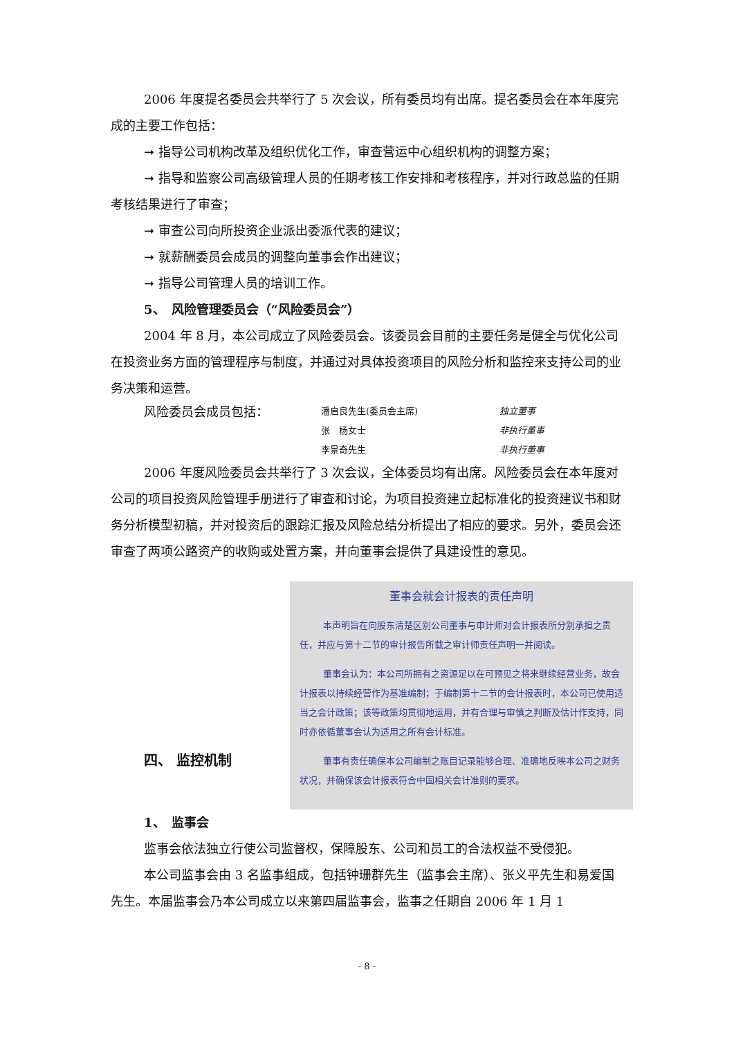2006 年度提名委员会共举行了 5 次会议，所有委员均有出席。提名委员会在本年度完成的主要工作包括：
➞ 指导公司机构改革及组织优化工作，审查营运中心组织机构的调整方案；
➞ 指导和监察公司高级管理人员的任期考核工作安排和考核程序，并对行政总监的任期考核结果进行了审查；
➞ 审查公司向所投资企业派出委派代表的建议；
➞ 就薪酬委员会成员的调整向董事会作出建议；
➞ 指导公司管理人员的培训工作。
5、　风险管理委员会（“风险委员会”）
2004 年 8 月，本公司成立了风险委员会。该委员会目前的主要任务是健全与优化公司在投资业务方面的管理程序与制度，并通过对具体投资项目的风险分析和监控来支持公司的业务决策和运营。
风险委员会成员包括：
潘启良先生(委员会主席) 独立董事
张　杨女士 非执行董事
李景奇先生 非执行董事
2006 年度风险委员会共举行了 3 次会议，全体委员均有出席。风险委员会在本年度对公司的项目投资风险管理手册进行了审查和讨论，为项目投资建立起标准化的投资建议书和财务分析模型初稿，并对投资后的跟踪汇报及风险总结分析提出了相应的要求。另外，委员会还审查了两项公路资产的收购或处置方案，并向董事会提供了具建设性的意见。
董事会就会计报表的责任声明
本声明旨在向股东清楚区别公司董事与审计师对会计报表所分别承担之责任，并应与第十二节的审计报告所载之审计师责任声明一并阅读。
董事会认为：本公司所拥有之资源足以在可预见之将来继续经营业务，故会计报表以持续经营作为基准编制；于编制第十二节的会计报表时，本公司已使用适当之会计政策；该等政策均贯彻地运用，并有合理与审慎之判断及估计作支持，同时亦依循董事会认为适用之所有会计标准。
董事有责任确保本公司编制之账目记录能够合理、准确地反映本公司之财务状况，并确保该会计报表符合中国相关会计准则的要求。
四、 监控机制
1、　监事会
监事会依法独立行使公司监督权，保障股东、公司和员工的合法权益不受侵犯。
本公司监事会由 3 名监事组成，包括钟珊群先生（监事会主席）、张义平先生和易爱国先生。本届监事会乃本公司成立以来第四届监事会，监事之任期自 2006 年 1 月 1
- 8 -